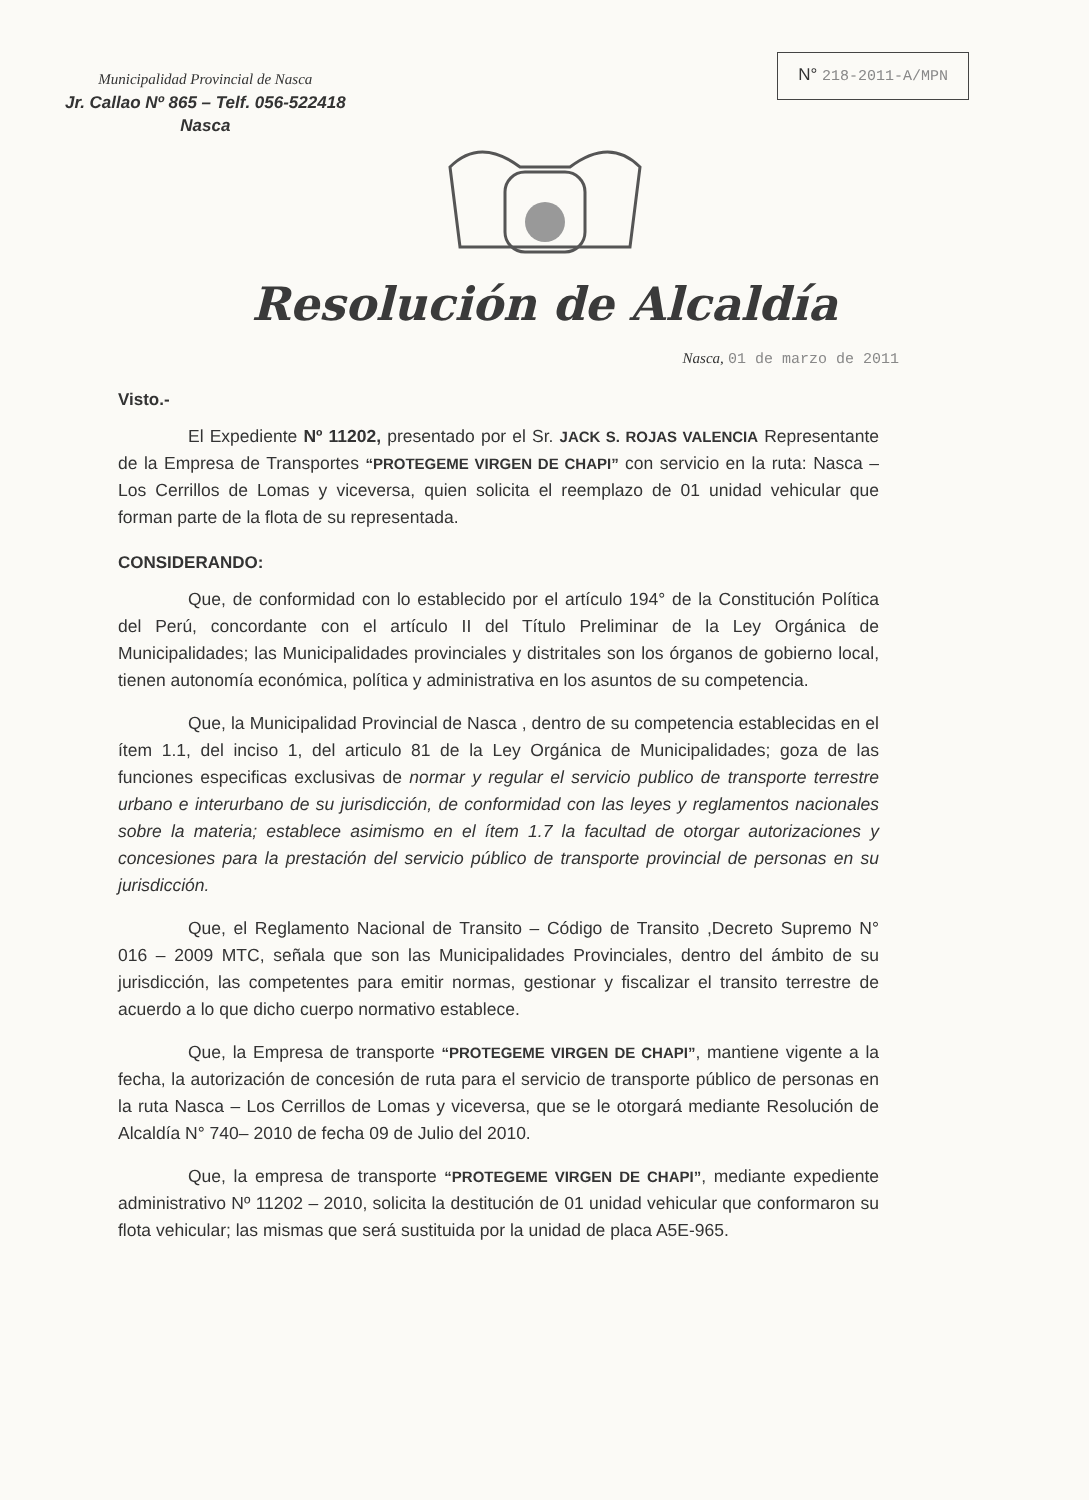Municipalidad Provincial de Nasca
Jr. Callao Nº 865 – Telf. 056-522418
Nasca
N° 218-2011-A/MPN
Resolución de Alcaldía
Nasca, 01 de marzo de 2011
Visto.-
El Expediente Nº 11202, presentado por el Sr. JACK S. ROJAS VALENCIA Representante de la Empresa de Transportes “PROTEGEME VIRGEN DE CHAPI” con servicio en la ruta: Nasca – Los Cerrillos de Lomas y viceversa, quien solicita el reemplazo de 01 unidad vehicular que forman parte de la flota de su representada.
CONSIDERANDO:
Que, de conformidad con lo establecido por el artículo 194° de la Constitución Política del Perú, concordante con el artículo II del Título Preliminar de la Ley Orgánica de Municipalidades; las Municipalidades provinciales y distritales son los órganos de gobierno local, tienen autonomía económica, política y administrativa en los asuntos de su competencia.
Que, la Municipalidad Provincial de Nasca , dentro de su competencia establecidas en el ítem 1.1, del inciso 1, del articulo 81 de la Ley Orgánica de Municipalidades; goza de las funciones especificas exclusivas de normar y regular el servicio publico de transporte terrestre urbano e interurbano de su jurisdicción, de conformidad con las leyes y reglamentos nacionales sobre la materia; establece asimismo en el ítem 1.7 la facultad de otorgar autorizaciones y concesiones para la prestación del servicio público de transporte provincial de personas en su jurisdicción.
Que, el Reglamento Nacional de Transito – Código de Transito ,Decreto Supremo N° 016 – 2009 MTC, señala que son las Municipalidades Provinciales, dentro del ámbito de su jurisdicción, las competentes para emitir normas, gestionar y fiscalizar el transito terrestre de acuerdo a lo que dicho cuerpo normativo establece.
Que, la Empresa de transporte “PROTEGEME VIRGEN DE CHAPI”, mantiene vigente a la fecha, la autorización de concesión de ruta para el servicio de transporte público de personas en la ruta Nasca – Los Cerrillos de Lomas y viceversa, que se le otorgará mediante Resolución de Alcaldía N° 740– 2010 de fecha 09 de Julio del 2010.
Que, la empresa de transporte “PROTEGEME VIRGEN DE CHAPI”, mediante expediente administrativo Nº 11202 – 2010, solicita la destitución de 01 unidad vehicular que conformaron su flota vehicular; las mismas que será sustituida por la unidad de placa A5E-965.